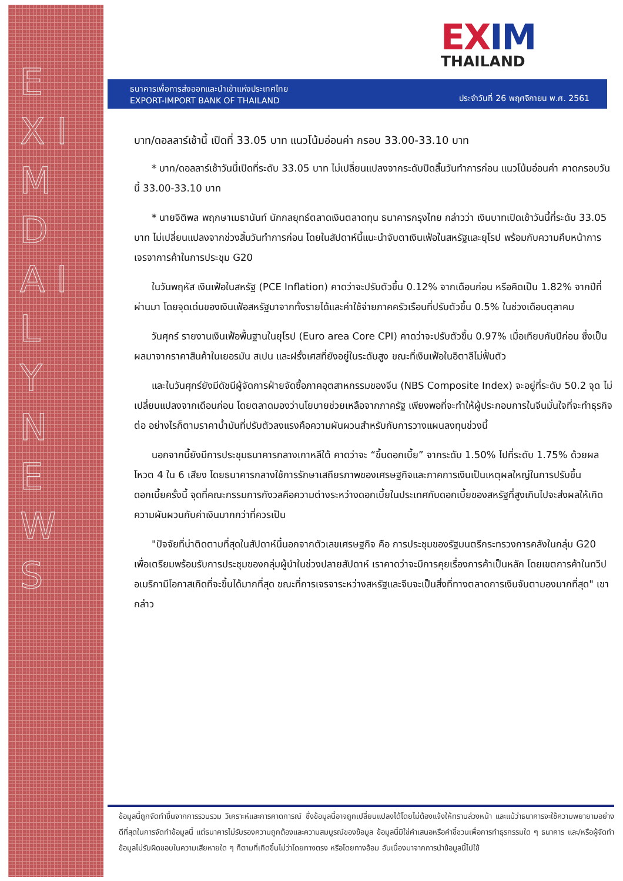E X I M D A I L Y N E W S
EXIM
THAILAND
ธนาคารเพื่อการส่งออกและนำเข้าแห่งประเทศไทย
EXPORT-IMPORT BANK OF THAILAND
ประจำวันที่ 26 พฤศจิกายน พ.ศ. 2561
บาท/ดอลลาร์เช้านี้ เปิดที่ 33.05 บาท แนวโน้มอ่อนค่า กรอบ 33.00-33.10 บาท
* บาท/ดอลลาร์เช้าวันนี้เปิดที่ระดับ 33.05 บาท ไม่เปลี่ยนแปลงจากระดับปิดสิ้นวันทำการก่อน แนวโน้มอ่อนค่า คาดกรอบวันนี้ 33.00-33.10 บาท
* นายจิติพล พฤกษาเมธานันท์ นักกลยุทธ์ตลาดเงินตลาดทุน ธนาคารกรุงไทย กล่าวว่า เงินบาทเปิดเช้าวันนี้ที่ระดับ 33.05 บาท ไม่เปลี่ยนแปลงจากช่วงสิ้นวันทำการก่อน โดยในสัปดาห์นี้แนะนำจับตาเงินเฟ้อในสหรัฐและยุโรป พร้อมกับความคืบหน้าการเจรจาการค้าในการประชุม G20
ในวันพฤหัส เงินเฟ้อในสหรัฐ (PCE Inflation) คาดว่าจะปรับตัวขึ้น 0.12% จากเดือนก่อน หรือคิดเป็น 1.82% จากปีที่ผ่านมา โดยจุดเด่นของเงินเฟ้อสหรัฐมาจากทั้งรายได้และค่าใช้จ่ายภาคครัวเรือนที่ปรับตัวขึ้น 0.5% ในช่วงเดือนตุลาคม
วันศุกร์ รายงานเงินเฟ้อพื้นฐานในยุโรป (Euro area Core CPI) คาดว่าจะปรับตัวขึ้น 0.97% เมื่อเทียบกับปีก่อน ซึ่งเป็นผลมาจากราคาสินค้าในเยอรมัน สเปน และฝรั่งเศสที่ยังอยู่ในระดับสูง ขณะที่เงินเฟ้อในอิตาลีไม่ฟื้นตัว
และในวันศุกร์ยังมีดัชนีผู้จัดการฝ่ายจัดซื้อภาคอุตสาหกรรมของจีน (NBS Composite Index) จะอยู่ที่ระดับ 50.2 จุด ไม่เปลี่ยนแปลงจากเดือนก่อน โดยตลาดมองว่านโยบายช่วยเหลือจากภาครัฐ เพียงพอที่จะทำให้ผู้ประกอบการในจีนมั่นใจที่จะทำธุรกิจต่อ อย่างไรก็ตามราคาน้ำมันที่ปรับตัวลงแรงคือความผันผวนสำหรับกับการวางแผนลงทุนช่วงนี้
นอกจากนี้ยังมีการประชุมธนาคารกลางเกาหลีใต้ คาดว่าจะ “ขึ้นดอกเบี้ย” จากระดับ 1.50% ไปที่ระดับ 1.75% ด้วยผลโหวต 4 ใน 6 เสียง โดยธนาคารกลางใช้การรักษาเสถียรภาพของเศรษฐกิจและภาคการเงินเป็นเหตุผลใหญ่ในการปรับขึ้นดอกเบี้ยครั้งนี้ จุดที่คณะกรรมการกังวลคือความต่างระหว่างดอกเบี้ยในประเทศกับดอกเบี้ยของสหรัฐที่สูงเกินไปจะส่งผลให้เกิดความผันผวนกับค่าเงินมากกว่าที่ควรเป็น
"ปัจจัยที่น่าติดตามที่สุดในสัปดาห์นี้นอกจากตัวเลขเศรษฐกิจ คือ การประชุมของรัฐมนตรีกระทรวงการคลังในกลุ่ม G20 เพื่อเตรียมพร้อมรับการประชุมของกลุ่มผู้นำในช่วงปลายสัปดาห์ เราคาดว่าจะมีการคุยเรื่องการค้าเป็นหลัก โดยเขตการค้าในทวีปอเมริกามีโอกาสเกิดที่จะขึ้นได้มากที่สุด ขณะที่การเจรจาระหว่างสหรัฐและจีนจะเป็นสิ่งที่ทางตลาดการเงินจับตามองมากที่สุด" เขากล่าว
ข้อมูลนี้ถูกจัดทำขึ้นจากการรวบรวม วิเคราะห์และการคาดการณ์ ซึ่งข้อมูลนี้อาจถูกเปลี่ยนแปลงได้โดยไม่ต้องแจ้งให้ทราบล่วงหน้า และแม้ว่าธนาคารจะใช้ความพยายามอย่างดีที่สุดในการจัดทำข้อมูลนี้ แต่ธนาคารไม่รับรองความถูกต้องและความสมบูรณ์ของข้อมูล ข้อมูลนี้มิใช่คำเสนอหรือคำชี้ชวนเพื่อการทำธุรกรรมใด ๆ ธนาคาร และ/หรือผู้จัดทำข้อมูลไม่รับผิดชอบในความเสียหายใด ๆ ก็ตามที่เกิดขึ้นไม่ว่าโดยทางตรง หรือโดยทางอ้อม อันเนื่องมาจากการนำข้อมูลนี้ไปใช้